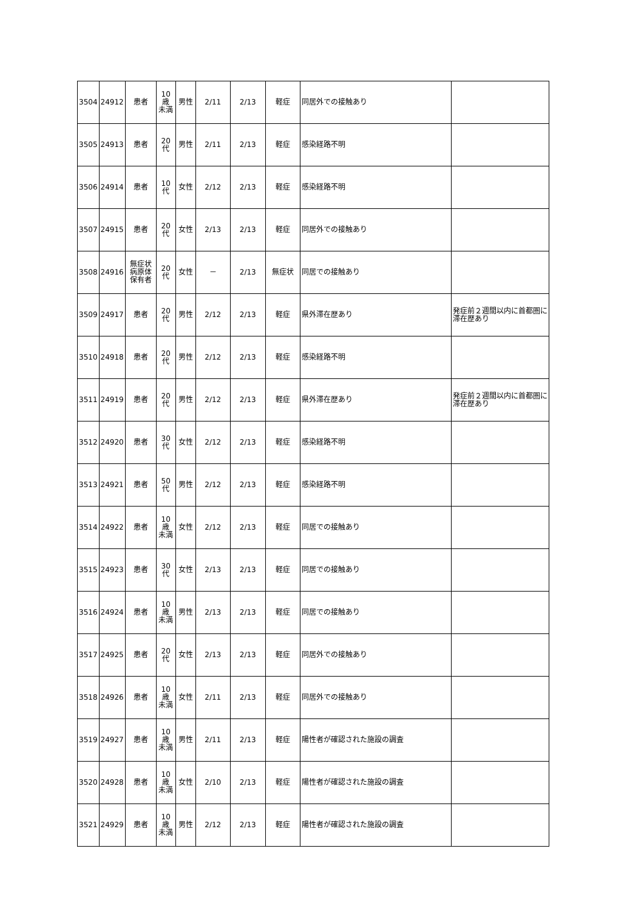| 3504 | 24912 | 患者 | 10歳 未満 | 男性 | 2/11 | 2/13 | 軽症 | 同居外での接触あり | |
| 3505 | 24913 | 患者 | 20代 | 男性 | 2/11 | 2/13 | 軽症 | 感染経路不明 | |
| 3506 | 24914 | 患者 | 10代 | 女性 | 2/12 | 2/13 | 軽症 | 感染経路不明 | |
| 3507 | 24915 | 患者 | 20代 | 女性 | 2/13 | 2/13 | 軽症 | 同居外での接触あり | |
| 3508 | 24916 | 無症状病原体保有者 | 20代 | 女性 | － | 2/13 | 無症状 | 同居での接触あり | |
| 3509 | 24917 | 患者 | 20代 | 男性 | 2/12 | 2/13 | 軽症 | 県外滞在歴あり | 発症前２週間以内に首都圏に滞在歴あり |
| 3510 | 24918 | 患者 | 20代 | 男性 | 2/12 | 2/13 | 軽症 | 感染経路不明 | |
| 3511 | 24919 | 患者 | 20代 | 男性 | 2/12 | 2/13 | 軽症 | 県外滞在歴あり | 発症前２週間以内に首都圏に滞在歴あり |
| 3512 | 24920 | 患者 | 30代 | 女性 | 2/12 | 2/13 | 軽症 | 感染経路不明 | |
| 3513 | 24921 | 患者 | 50代 | 男性 | 2/12 | 2/13 | 軽症 | 感染経路不明 | |
| 3514 | 24922 | 患者 | 10歳 未満 | 女性 | 2/12 | 2/13 | 軽症 | 同居での接触あり | |
| 3515 | 24923 | 患者 | 30代 | 女性 | 2/13 | 2/13 | 軽症 | 同居での接触あり | |
| 3516 | 24924 | 患者 | 10歳 未満 | 男性 | 2/13 | 2/13 | 軽症 | 同居での接触あり | |
| 3517 | 24925 | 患者 | 20代 | 女性 | 2/13 | 2/13 | 軽症 | 同居外での接触あり | |
| 3518 | 24926 | 患者 | 10歳 未満 | 女性 | 2/11 | 2/13 | 軽症 | 同居外での接触あり | |
| 3519 | 24927 | 患者 | 10歳 未満 | 男性 | 2/11 | 2/13 | 軽症 | 陽性者が確認された施設の調査 | |
| 3520 | 24928 | 患者 | 10歳 未満 | 女性 | 2/10 | 2/13 | 軽症 | 陽性者が確認された施設の調査 | |
| 3521 | 24929 | 患者 | 10歳 未満 | 男性 | 2/12 | 2/13 | 軽症 | 陽性者が確認された施設の調査 | |